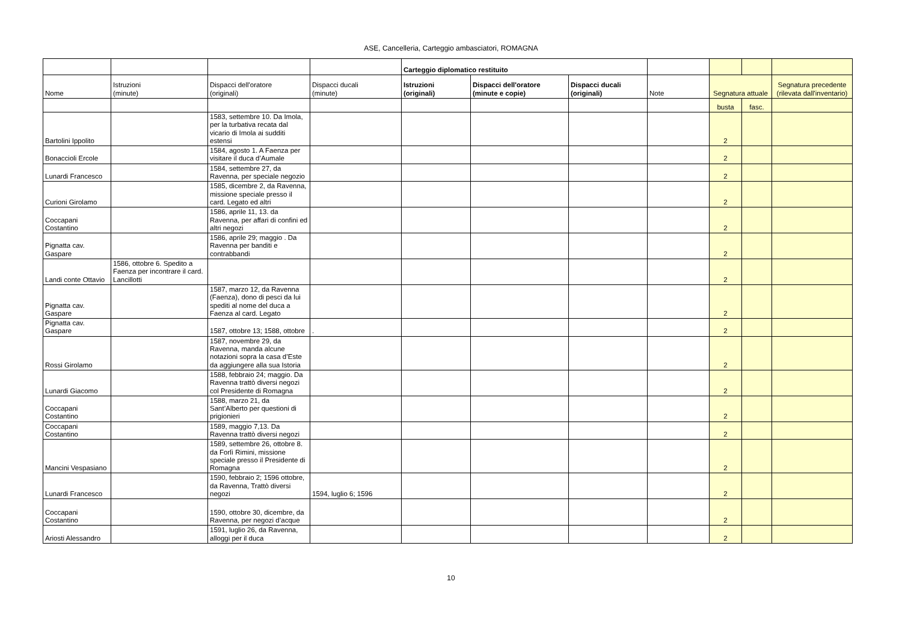ASE, Cancelleria, Carteggio ambasciatori, ROMAGNA
| | | | | Carteggio diplomatico restituito | | | | | | |
| Nome | Istruzioni (minute) | Dispacci dell'oratore (originali) | Dispacci ducali (minute) | Istruzioni (originali) | Dispacci dell'oratore (minute e copie) | Dispacci ducali (originali) | Note | Segnatura attuale | | Segnatura precedente (rilevata dall'inventario) |
| | | | | | | | | busta | fasc. | |
| Bartolini Ippolito | | 1583, settembre 10. Da Imola, per la turbativa recata dal vicario di Imola ai sudditi estensi | | | | | | 2 | | |
| Bonaccioli Ercole | | 1584, agosto 1. A Faenza per visitare il duca d’Aumale | | | | | | 2 | | |
| Lunardi Francesco | | 1584, settembre 27, da Ravenna, per speciale negozio | | | | | | 2 | | |
| Curioni Girolamo | | 1585, dicembre 2, da Ravenna, missione speciale presso il card. Legato ed altri | | | | | | 2 | | |
| Coccapani Costantino | | 1586, aprile 11, 13. da Ravenna, per affari di confini ed altri negozi | | | | | | 2 | | |
| Pignatta cav. Gaspare | | 1586, aprile 29; maggio . Da Ravenna per banditi e contrabbandi | | | | | | 2 | | |
| Landi conte Ottavio | 1586, ottobre 6. Spedito a Faenza per incontrare il card. Lancillotti | | | | | | | 2 | | |
| Pignatta cav. Gaspare | | 1587, marzo 12, da Ravenna (Faenza), dono di pesci da lui spediti al nome del duca a Faenza al card. Legato | | | | | | 2 | | |
| Pignatta cav. Gaspare | | 1587, ottobre 13; 1588, ottobre | . | | | | | 2 | | |
| Rossi Girolamo | | 1587, novembre 29, da Ravenna, manda alcune notazioni sopra la casa d’Este da aggiungere alla sua Istoria | | | | | | 2 | | |
| Lunardi Giacomo | | 1588, febbraio 24; maggio. Da Ravenna trattò diversi negozi col Presidente di Romagna | | | | | | 2 | | |
| Coccapani Costantino | | 1588, marzo 21, da Sant’Alberto per questioni di prigionieri | | | | | | 2 | | |
| Coccapani Costantino | | 1589, maggio 7,13. Da Ravenna trattò diversi negozi | | | | | | 2 | | |
| Mancini Vespasiano | | 1589, settembre 26, ottobre 8. da Forlì Rimini, missione speciale presso il Presidente di Romagna | | | | | | 2 | | |
| Lunardi Francesco | | 1590, febbraio 2; 1596 ottobre, da Ravenna, Trattò diversi negozi | 1594, luglio 6; 1596 | | | | | 2 | | |
| Coccapani Costantino | | 1590, ottobre 30, dicembre, da Ravenna, per negozi d’acque | | | | | | 2 | | |
| Ariosti Alessandro | | 1591, luglio 26, da Ravenna, alloggi per il duca | | | | | | 2 | | |
10